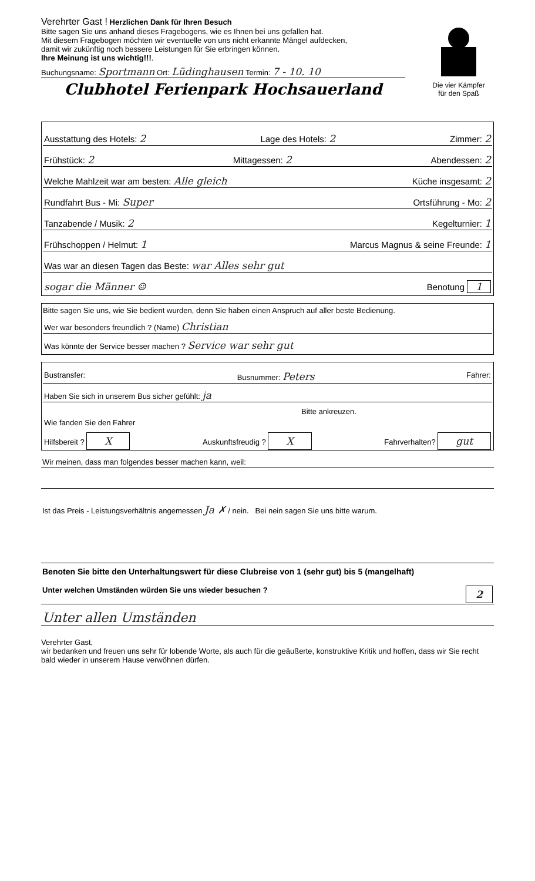Verehrter Gast ! Herzlichen Dank für Ihren Besuch
Bitte sagen Sie uns anhand dieses Fragebogens, wie es Ihnen bei uns gefallen hat.
Mit diesem Fragebogen möchten wir eventuelle von uns nicht erkannte Mängel aufdecken,
damit wir zukünftig noch bessere Leistungen für Sie erbringen können.
Ihre Meinung ist uns wichtig!!!.
Buchungsname: Sportmann Ort: Lüdinghausen Termin: 7 - 10. 10
Clubhotel Ferienpark Hochsauerland
Die vier Kämpfer
für den Spaß
Ausstattung des Hotels: 2 Lage des Hotels: 2 Zimmer: 2
Frühstück: 2 Mittagessen: 2 Abendessen: 2
Welche Mahlzeit war am besten: Alle gleich Küche insgesamt: 2
Rundfahrt Bus - Mi: Super Ortsführung - Mo: 2
Tanzabende / Musik: 2 Kegelturnier: 1
Frühschoppen / Helmut: 1 Marcus Magnus & seine Freunde: 1
Was war an diesen Tagen das Beste: war Alles sehr gut
sogar die Männer ☺ Benotung 1
Bitte sagen Sie uns, wie Sie bedient wurden, denn Sie haben einen Anspruch auf aller beste Bedienung.
Wer war besonders freundlich ? (Name) Christian
Was könnte der Service besser machen ? Service war sehr gut
Bustransfer: Busnummer: Peters Fahrer:
Haben Sie sich in unserem Bus sicher gefühlt: ja
Bitte ankreuzen.
Wie fanden Sie den Fahrer
Hilfsbereit ? X Auskunftsfreudig ? X Fahrverhalten? gut
Wir meinen, dass man folgendes besser machen kann, weil:
Ist das Preis - Leistungsverhältnis angemessen Ja ✗ / nein. Bei nein sagen Sie uns bitte warum.
Benoten Sie bitte den Unterhaltungswert für diese Clubreise von 1 (sehr gut) bis 5 (mangelhaft)
Unter welchen Umständen würden Sie uns wieder besuchen ? 2
Unter allen Umständen
Verehrter Gast,
wir bedanken und freuen uns sehr für lobende Worte, als auch für die geäußerte, konstruktive Kritik und hoffen, dass wir Sie recht bald wieder in unserem Hause verwöhnen dürfen.